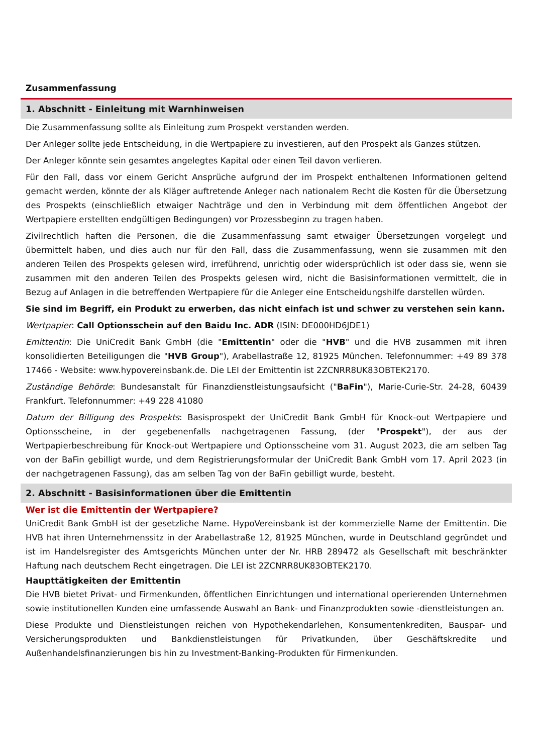Zusammenfassung
1. Abschnitt - Einleitung mit Warnhinweisen
Die Zusammenfassung sollte als Einleitung zum Prospekt verstanden werden.
Der Anleger sollte jede Entscheidung, in die Wertpapiere zu investieren, auf den Prospekt als Ganzes stützen.
Der Anleger könnte sein gesamtes angelegtes Kapital oder einen Teil davon verlieren.
Für den Fall, dass vor einem Gericht Ansprüche aufgrund der im Prospekt enthaltenen Informationen geltend gemacht werden, könnte der als Kläger auftretende Anleger nach nationalem Recht die Kosten für die Übersetzung des Prospekts (einschließlich etwaiger Nachträge und den in Verbindung mit dem öffentlichen Angebot der Wertpapiere erstellten endgültigen Bedingungen) vor Prozessbeginn zu tragen haben.
Zivilrechtlich haften die Personen, die die Zusammenfassung samt etwaiger Übersetzungen vorgelegt und übermittelt haben, und dies auch nur für den Fall, dass die Zusammenfassung, wenn sie zusammen mit den anderen Teilen des Prospekts gelesen wird, irreführend, unrichtig oder widersprüchlich ist oder dass sie, wenn sie zusammen mit den anderen Teilen des Prospekts gelesen wird, nicht die Basisinformationen vermittelt, die in Bezug auf Anlagen in die betreffenden Wertpapiere für die Anleger eine Entscheidungshilfe darstellen würden.
Sie sind im Begriff, ein Produkt zu erwerben, das nicht einfach ist und schwer zu verstehen sein kann.
Wertpapier: Call Optionsschein auf den Baidu Inc. ADR (ISIN: DE000HD6JDE1)
Emittentin: Die UniCredit Bank GmbH (die "Emittentin" oder die "HVB" und die HVB zusammen mit ihren konsolidierten Beteiligungen die "HVB Group"), Arabellastraße 12, 81925 München. Telefonnummer: +49 89 378 17466 - Website: www.hypovereinsbank.de. Die LEI der Emittentin ist 2ZCNRR8UK83OBTEK2170.
Zuständige Behörde: Bundesanstalt für Finanzdienstleistungsaufsicht ("BaFin"), Marie-Curie-Str. 24-28, 60439 Frankfurt. Telefonnummer: +49 228 41080
Datum der Billigung des Prospekts: Basisprospekt der UniCredit Bank GmbH für Knock-out Wertpapiere und Optionsscheine, in der gegebenenfalls nachgetragenen Fassung, (der "Prospekt"), der aus der Wertpapierbeschreibung für Knock-out Wertpapiere und Optionsscheine vom 31. August 2023, die am selben Tag von der BaFin gebilligt wurde, und dem Registrierungsformular der UniCredit Bank GmbH vom 17. April 2023 (in der nachgetragenen Fassung), das am selben Tag von der BaFin gebilligt wurde, besteht.
2. Abschnitt - Basisinformationen über die Emittentin
Wer ist die Emittentin der Wertpapiere?
UniCredit Bank GmbH ist der gesetzliche Name. HypoVereinsbank ist der kommerzielle Name der Emittentin. Die HVB hat ihren Unternehmenssitz in der Arabellastraße 12, 81925 München, wurde in Deutschland gegründet und ist im Handelsregister des Amtsgerichts München unter der Nr. HRB 289472 als Gesellschaft mit beschränkter Haftung nach deutschem Recht eingetragen. Die LEI ist 2ZCNRR8UK83OBTEK2170.
Haupttätigkeiten der Emittentin
Die HVB bietet Privat- und Firmenkunden, öffentlichen Einrichtungen und international operierenden Unternehmen sowie institutionellen Kunden eine umfassende Auswahl an Bank- und Finanzprodukten sowie -dienstleistungen an.
Diese Produkte und Dienstleistungen reichen von Hypothekendarlehen, Konsumentenkrediten, Bauspar- und Versicherungsprodukten und Bankdienstleistungen für Privatkunden, über Geschäftskredite und Außenhandelsfinanzierungen bis hin zu Investment-Banking-Produkten für Firmenkunden.